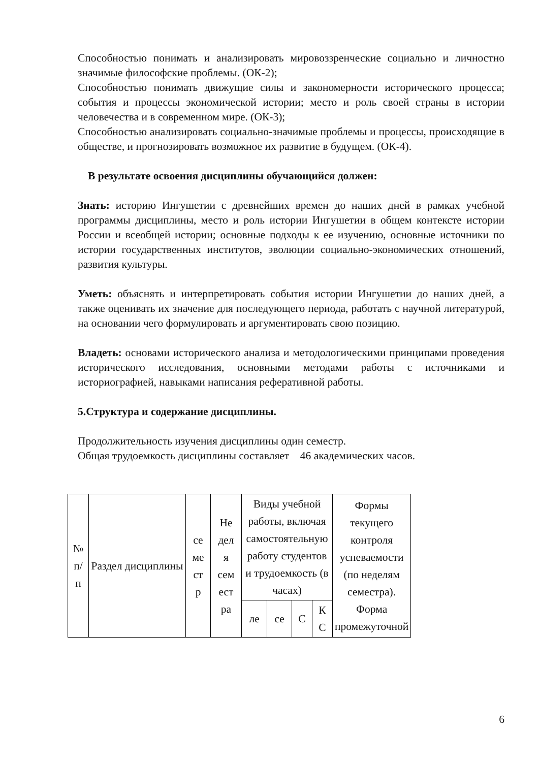Способностью понимать и анализировать мировоззренческие социально и личностно значимые философские проблемы. (ОК-2);
Способностью понимать движущие силы и закономерности исторического процесса; события и процессы экономической истории; место и роль своей страны в истории человечества и в современном мире. (ОК-3);
Способностью анализировать социально-значимые проблемы и процессы, происходящие в обществе, и прогнозировать возможное их развитие в будущем. (ОК-4).
В результате освоения дисциплины обучающийся должен:
Знать: историю Ингушетии с древнейших времен до наших дней в рамках учебной программы дисциплины, место и роль истории Ингушетии в общем контексте истории России и всеобщей истории; основные подходы к ее изучению, основные источники по истории государственных институтов, эволюции социально-экономических отношений, развития культуры.
Уметь: объяснять и интерпретировать события истории Ингушетии до наших дней, а также оценивать их значение для последующего периода, работать с научной литературой, на основании чего формулировать и аргументировать свою позицию.
Владеть: основами исторического анализа и методологическими принципами проведения исторического исследования, основными методами работы с источниками и историографией, навыками написания реферативной работы.
5.Структура и содержание дисциплины.
Продолжительность изучения дисциплины один семестр.
Общая трудоемкость дисциплины составляет 46 академических часов.
| № п/ п | Раздел дисциплины | се ме ст р | Не дел я сем ест ра | Виды учебной работы, включая самостоятельную работу студентов и трудоемкость (в часах) | | | | Формы текущего контроля успеваемости (по неделям семестра). Форма промежуточной |
| | | | | ле | се | С | К С | |
6